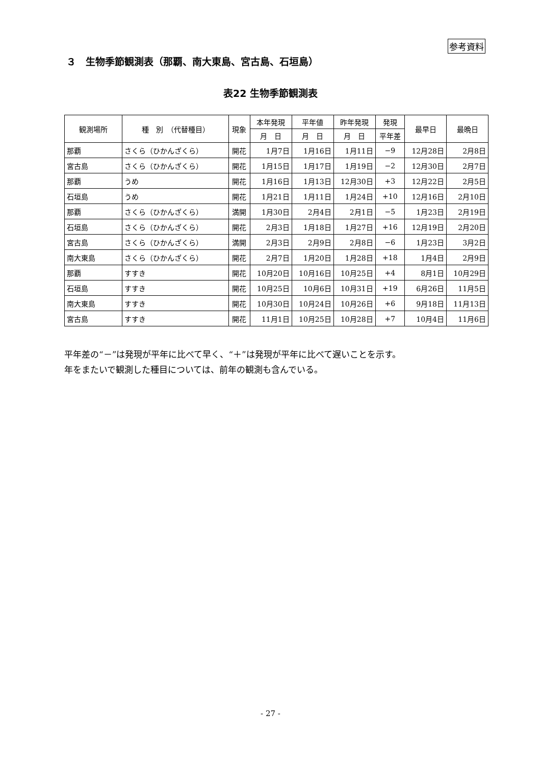参考資料
３　生物季節観測表（那覇、南大東島、宮古島、石垣島）
表22 生物季節観測表
| 観測場所 | 種 別 （代替種目） | 現象 | 本年発現 | 平年値 | 昨年発現 | 発現 | 最早日 | 最晩日 |
| --- | --- | --- | --- | --- | --- | --- | --- | --- |
| | | | 月 日 | 月 日 | 月 日 | 平年差 | | |
| 那覇 | さくら（ひかんざくら） | 開花 | 1月7日 | 1月16日 | 1月11日 | −9 | 12月28日 | 2月8日 |
| 宮古島 | さくら（ひかんざくら） | 開花 | 1月15日 | 1月17日 | 1月19日 | −2 | 12月30日 | 2月7日 |
| 那覇 | うめ | 開花 | 1月16日 | 1月13日 | 12月30日 | +3 | 12月22日 | 2月5日 |
| 石垣島 | うめ | 開花 | 1月21日 | 1月11日 | 1月24日 | +10 | 12月16日 | 2月10日 |
| 那覇 | さくら（ひかんざくら） | 満開 | 1月30日 | 2月4日 | 2月1日 | −5 | 1月23日 | 2月19日 |
| 石垣島 | さくら（ひかんざくら） | 開花 | 2月3日 | 1月18日 | 1月27日 | +16 | 12月19日 | 2月20日 |
| 宮古島 | さくら（ひかんざくら） | 満開 | 2月3日 | 2月9日 | 2月8日 | −6 | 1月23日 | 3月2日 |
| 南大東島 | さくら（ひかんざくら） | 開花 | 2月7日 | 1月20日 | 1月28日 | +18 | 1月4日 | 2月9日 |
| 那覇 | すすき | 開花 | 10月20日 | 10月16日 | 10月25日 | +4 | 8月1日 | 10月29日 |
| 石垣島 | すすき | 開花 | 10月25日 | 10月6日 | 10月31日 | +19 | 6月26日 | 11月5日 |
| 南大東島 | すすき | 開花 | 10月30日 | 10月24日 | 10月26日 | +6 | 9月18日 | 11月13日 |
| 宮古島 | すすき | 開花 | 11月1日 | 10月25日 | 10月28日 | +7 | 10月4日 | 11月6日 |
平年差の“－”は発現が平年に比べて早く、“＋”は発現が平年に比べて遅いことを示す。
年をまたいで観測した種目については、前年の観測も含んでいる。
- 27 -